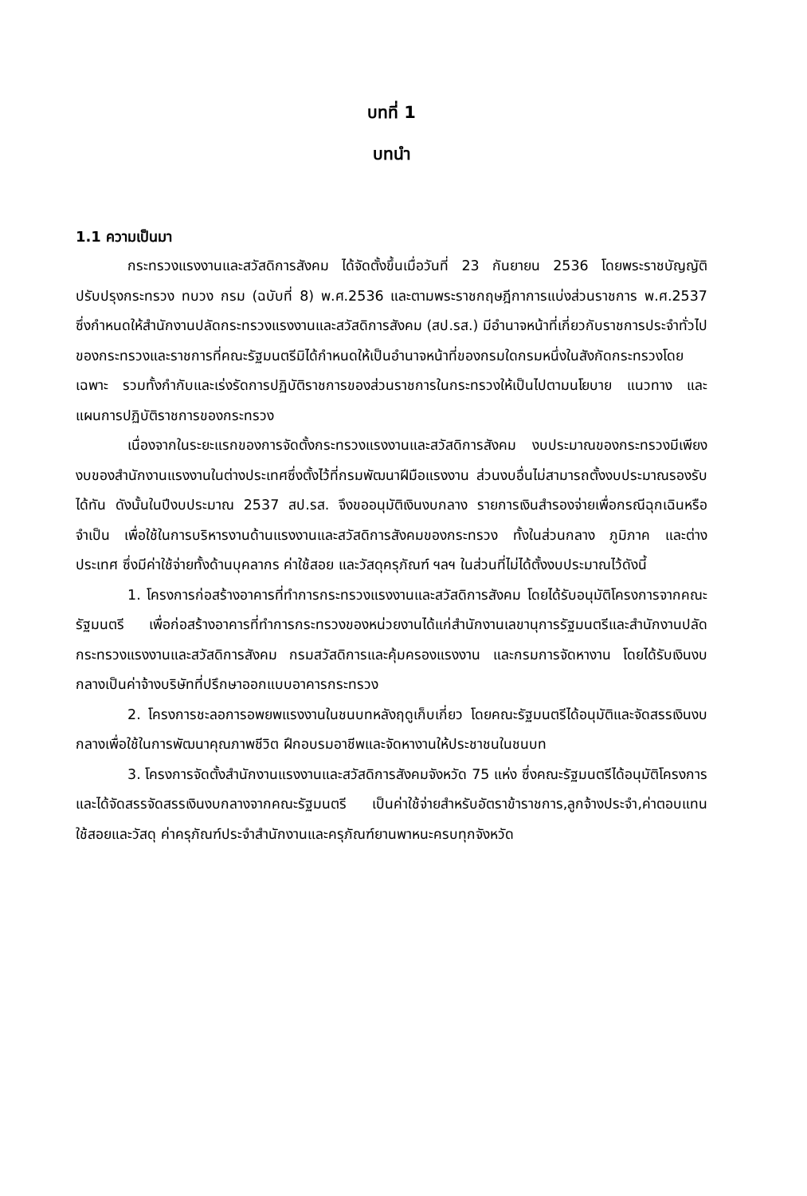บทที่ 1
บทนำ
1.1 ความเป็นมา
กระทรวงแรงงานและสวัสดิการสังคม ได้จัดตั้งขึ้นเมื่อวันที่ 23 กันยายน 2536 โดยพระราชบัญญัติปรับปรุงกระทรวง ทบวง กรม (ฉบับที่ 8) พ.ศ.2536 และตามพระราชกฤษฎีกาการแบ่งส่วนราชการ พ.ศ.2537 ซึ่งกำหนดให้สำนักงานปลัดกระทรวงแรงงานและสวัสดิการสังคม (สป.รส.) มีอำนาจหน้าที่เกี่ยวกับราชการประจำทั่วไปของกระทรวงและราชการที่คณะรัฐมนตรีมิได้กำหนดให้เป็นอำนาจหน้าที่ของกรมใดกรมหนึ่งในสังกัดกระทรวงโดยเฉพาะ รวมทั้งกำกับและเร่งรัดการปฏิบัติราชการของส่วนราชการในกระทรวงให้เป็นไปตามนโยบาย แนวทาง และแผนการปฏิบัติราชการของกระทรวง
เนื่องจากในระยะแรกของการจัดตั้งกระทรวงแรงงานและสวัสดิการสังคม งบประมาณของกระทรวงมีเพียงงบของสำนักงานแรงงานในต่างประเทศซึ่งตั้งไว้ที่กรมพัฒนาฝีมือแรงงาน ส่วนงบอื่นไม่สามารถตั้งงบประมาณรองรับได้ทัน ดังนั้นในปีงบประมาณ 2537 สป.รส. จึงขออนุมัติเงินงบกลาง รายการเงินสำรองจ่ายเพื่อกรณีฉุกเฉินหรือจำเป็น เพื่อใช้ในการบริหารงานด้านแรงงานและสวัสดิการสังคมของกระทรวง ทั้งในส่วนกลาง ภูมิภาค และต่างประเทศ ซึ่งมีค่าใช้จ่ายทั้งด้านบุคลากร ค่าใช้สอย และวัสดุครุภัณฑ์ ฯลฯ ในส่วนที่ไม่ได้ตั้งงบประมาณไว้ดังนี้
1. โครงการก่อสร้างอาคารที่ทำการกระทรวงแรงงานและสวัสดิการสังคม โดยได้รับอนุมัติโครงการจากคณะรัฐมนตรี เพื่อก่อสร้างอาคารที่ทำการกระทรวงของหน่วยงานได้แก่สำนักงานเลขานุการรัฐมนตรีและสำนักงานปลัดกระทรวงแรงงานและสวัสดิการสังคม กรมสวัสดิการและคุ้มครองแรงงาน และกรมการจัดหางาน โดยได้รับเงินงบกลางเป็นค่าจ้างบริษัทที่ปรึกษาออกแบบอาคารกระทรวง
2. โครงการชะลอการอพยพแรงงานในชนบทหลังฤดูเก็บเกี่ยว โดยคณะรัฐมนตรีได้อนุมัติและจัดสรรเงินงบกลางเพื่อใช้ในการพัฒนาคุณภาพชีวิต ฝึกอบรมอาชีพและจัดหางานให้ประชาชนในชนบท
3. โครงการจัดตั้งสำนักงานแรงงานและสวัสดิการสังคมจังหวัด 75 แห่ง ซึ่งคณะรัฐมนตรีได้อนุมัติโครงการและได้จัดสรรจัดสรรเงินงบกลางจากคณะรัฐมนตรี เป็นค่าใช้จ่ายสำหรับอัตราข้าราชการ,ลูกจ้างประจำ,ค่าตอบแทนใช้สอยและวัสดุ ค่าครุภัณฑ์ประจำสำนักงานและครุภัณฑ์ยานพาหนะครบทุกจังหวัด